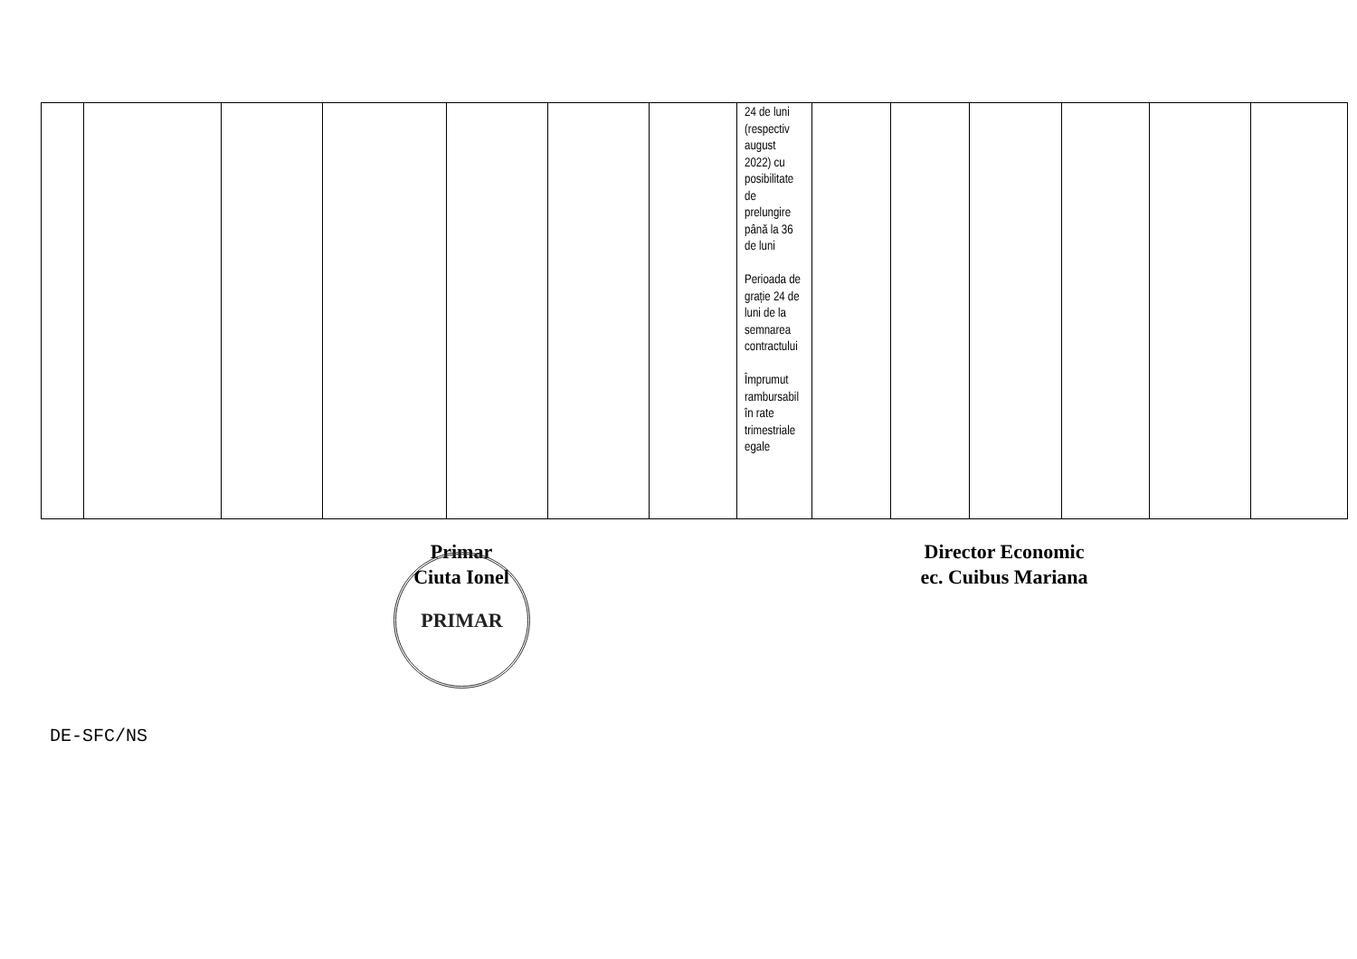| | | | | | | | 24 de luni (respectiv august 2022) cu posibilitate de prelungire până la 36 de luni Perioada de grație 24 de luni de la semnarea contractului Împrumut rambursabil în rate trimestriale egale | | | | | | |
Primar
Ciuta Ionel
Director Economic
ec. Cuibus Mariana
PRIMAR
DE-SFC/NS